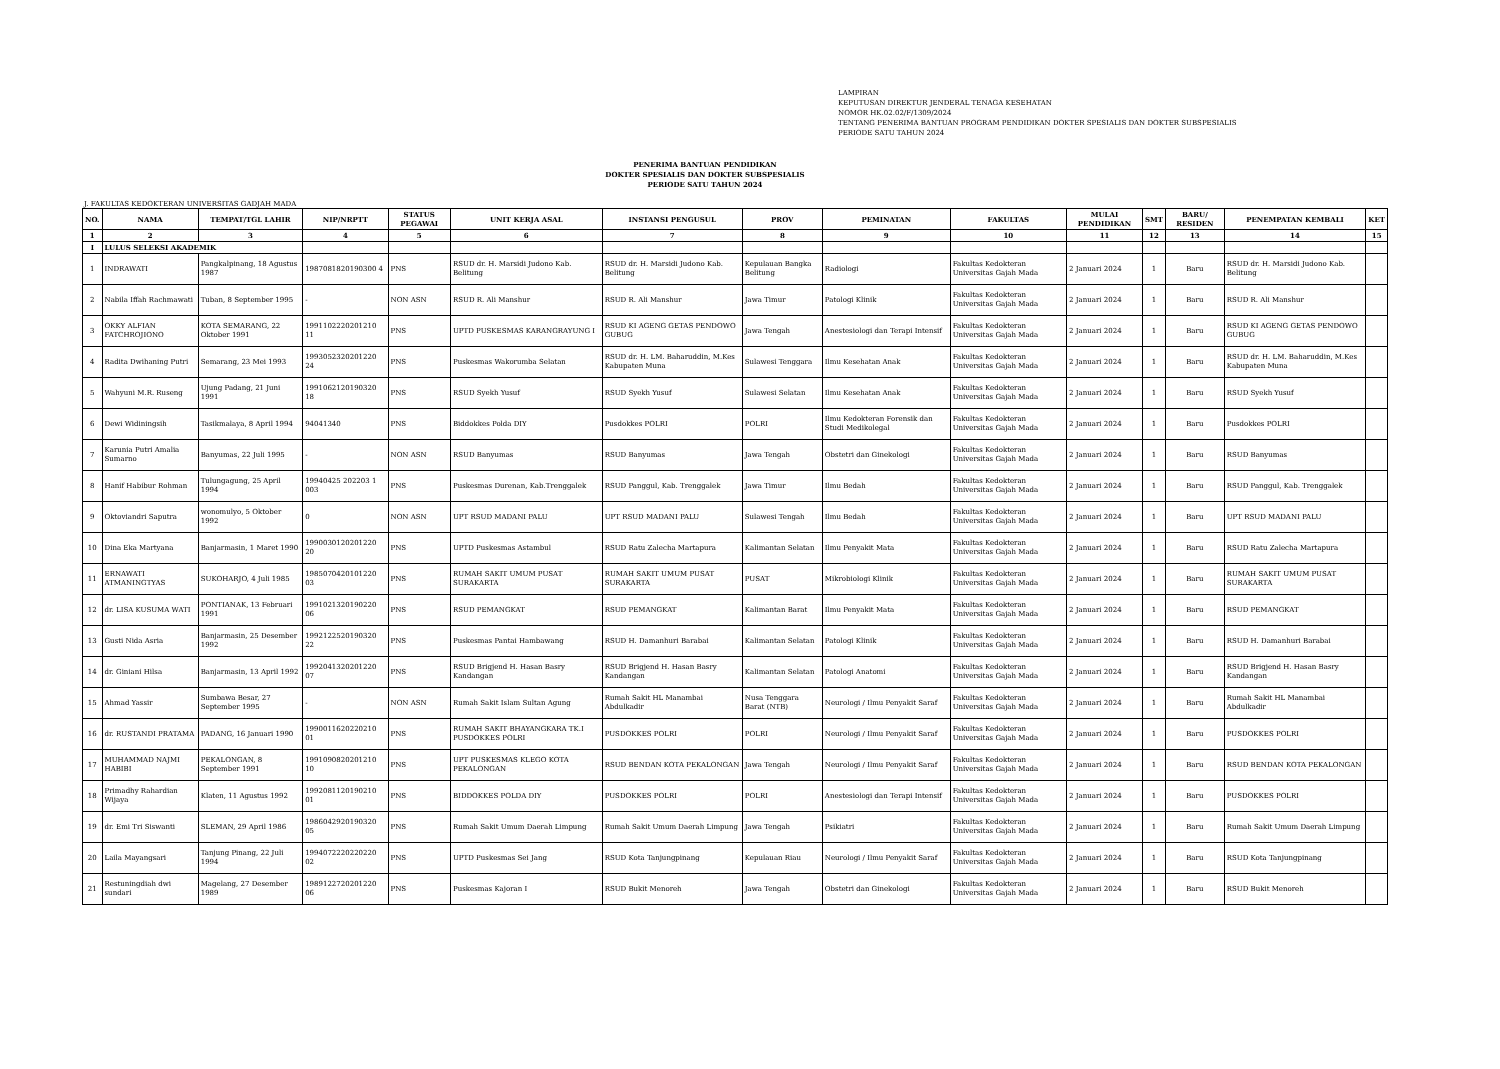LAMPIRAN
KEPUTUSAN DIREKTUR JENDERAL TENAGA KESEHATAN
NOMOR HK.02.02/F/1309/2024
TENTANG PENERIMA BANTUAN PROGRAM PENDIDIKAN DOKTER SPESIALIS DAN DOKTER SUBSPESIALIS
PERIODE SATU TAHUN 2024
PENERIMA BANTUAN PENDIDIKAN
DOKTER SPESIALIS DAN DOKTER SUBSPESIALIS
PERIODE SATU TAHUN 2024
J. FAKULTAS KEDOKTERAN UNIVERSITAS GADJAH MADA
| NO. | NAMA | TEMPAT/TGL LAHIR | NIP/NRPTT | STATUS PEGAWAI | UNIT KERJA ASAL | INSTANSI PENGUSUL | PROV | PEMINATAN | FAKULTAS | MULAI PENDIDIKAN | SMT | BARU/ RESIDEN | PENEMPATAN KEMBALI | KET |
| --- | --- | --- | --- | --- | --- | --- | --- | --- | --- | --- | --- | --- | --- | --- |
| 1 | 2 | 3 | 4 | 5 | 6 | 7 | 8 | 9 | 10 | 11 | 12 | 13 | 14 | 15 |
| I | LULUS SELEKSI AKADEMIK | | | | | | | | | | | | | |
| 1 | INDRAWATI | Pangkalpinang, 18 Agustus 1987 | 1987081820190300 4 | PNS | RSUD dr. H. Marsidi Judono Kab. Belitung | RSUD dr. H. Marsidi Judono Kab. Belitung | Kepulauan Bangka Belitung | Radiologi | Fakultas Kedokteran Universitas Gajah Mada | 2 Januari 2024 | 1 | Baru | RSUD dr. H. Marsidi Judono Kab. Belitung | |
| 2 | Nabila Iffah Rachmawati | Tuban, 8 September 1995 | - | NON ASN | RSUD R. Ali Manshur | RSUD R. Ali Manshur | Jawa Timur | Patologi Klinik | Fakultas Kedokteran Universitas Gajah Mada | 2 Januari 2024 | 1 | Baru | RSUD R. Ali Manshur | |
| 3 | OKKY ALFIAN FATCHROJIONO | KOTA SEMARANG, 22 Oktober 1991 | 1991102220201210 11 | PNS | UPTD PUSKESMAS KARANGRAYUNG I | RSUD KI AGENG GETAS PENDOWO GUBUG | Jawa Tengah | Anestesiologi dan Terapi Intensif | Fakultas Kedokteran Universitas Gajah Mada | 2 Januari 2024 | 1 | Baru | RSUD KI AGENG GETAS PENDOWO GUBUG | |
| 4 | Radita Dwihaning Putri | Semarang, 23 Mei 1993 | 1993052320201220 24 | PNS | Puskesmas Wakorumba Selatan | RSUD dr. H. LM. Baharuddin, M.Kes Kabupaten Muna | Sulawesi Tenggara | Ilmu Kesehatan Anak | Fakultas Kedokteran Universitas Gajah Mada | 2 Januari 2024 | 1 | Baru | RSUD dr. H. LM. Baharuddin, M.Kes Kabupaten Muna | |
| 5 | Wahyuni M.R. Ruseng | Ujung Padang, 21 Juni 1991 | 1991062120190320 18 | PNS | RSUD Syekh Yusuf | RSUD Syekh Yusuf | Sulawesi Selatan | Ilmu Kesehatan Anak | Fakultas Kedokteran Universitas Gajah Mada | 2 Januari 2024 | 1 | Baru | RSUD Syekh Yusuf | |
| 6 | Dewi Widiningsih | Tasikmalaya, 8 April 1994 | 94041340 | PNS | Biddokkes Polda DIY | Pusdokkes POLRI | POLRI | Ilmu Kedokteran Forensik dan Studi Medikolegal | Fakultas Kedokteran Universitas Gajah Mada | 2 Januari 2024 | 1 | Baru | Pusdokkes POLRI | |
| 7 | Karunia Putri Amalia Sumarno | Banyumas, 22 Juli 1995 | - | NON ASN | RSUD Banyumas | RSUD Banyumas | Jawa Tengah | Obstetri dan Ginekologi | Fakultas Kedokteran Universitas Gajah Mada | 2 Januari 2024 | 1 | Baru | RSUD Banyumas | |
| 8 | Hanif Habibur Rohman | Tulungagung, 25 April 1994 | 19940425 202203 1 003 | PNS | Puskesmas Durenan, Kab.Trenggalek | RSUD Panggul, Kab. Trenggalek | Jawa Timur | Ilmu Bedah | Fakultas Kedokteran Universitas Gajah Mada | 2 Januari 2024 | 1 | Baru | RSUD Panggul, Kab. Trenggalek | |
| 9 | Oktoviandri Saputra | wonomulyo, 5 Oktober 1992 | 0 | NON ASN | UPT RSUD MADANI PALU | UPT RSUD MADANI PALU | Sulawesi Tengah | Ilmu Bedah | Fakultas Kedokteran Universitas Gajah Mada | 2 Januari 2024 | 1 | Baru | UPT RSUD MADANI PALU | |
| 10 | Dina Eka Martyana | Banjarmasin, 1 Maret 1990 | 1990030120201220 20 | PNS | UPTD Puskesmas Astambul | RSUD Ratu Zalecha Martapura | Kalimantan Selatan | Ilmu Penyakit Mata | Fakultas Kedokteran Universitas Gajah Mada | 2 Januari 2024 | 1 | Baru | RSUD Ratu Zalecha Martapura | |
| 11 | ERNAWATI ATMANINGTYAS | SUKOHARJO, 4 Juli 1985 | 1985070420101220 03 | PNS | RUMAH SAKIT UMUM PUSAT SURAKARTA | RUMAH SAKIT UMUM PUSAT SURAKARTA | PUSAT | Mikrobiologi Klinik | Fakultas Kedokteran Universitas Gajah Mada | 2 Januari 2024 | 1 | Baru | RUMAH SAKIT UMUM PUSAT SURAKARTA | |
| 12 | dr. LISA KUSUMA WATI | PONTIANAK, 13 Februari 1991 | 1991021320190220 06 | PNS | RSUD PEMANGKAT | RSUD PEMANGKAT | Kalimantan Barat | Ilmu Penyakit Mata | Fakultas Kedokteran Universitas Gajah Mada | 2 Januari 2024 | 1 | Baru | RSUD PEMANGKAT | |
| 13 | Gusti Nida Asria | Banjarmasin, 25 Desember 1992 | 1992122520190320 22 | PNS | Puskesmas Pantai Hambawang | RSUD H. Damanhuri Barabai | Kalimantan Selatan | Patologi Klinik | Fakultas Kedokteran Universitas Gajah Mada | 2 Januari 2024 | 1 | Baru | RSUD H. Damanhuri Barabai | |
| 14 | dr. Giniani Hilsa | Banjarmasin, 13 April 1992 | 1992041320201220 07 | PNS | RSUD Brigjend H. Hasan Basry Kandangan | RSUD Brigjend H. Hasan Basry Kandangan | Kalimantan Selatan | Patologi Anatomi | Fakultas Kedokteran Universitas Gajah Mada | 2 Januari 2024 | 1 | Baru | RSUD Brigjend H. Hasan Basry Kandangan | |
| 15 | Ahmad Yassir | Sumbawa Besar, 27 September 1995 | - | NON ASN | Rumah Sakit Islam Sultan Agung | Rumah Sakit HL Manambai Abdulkadir | Nusa Tenggara Barat (NTB) | Neurologi / Ilmu Penyakit Saraf | Fakultas Kedokteran Universitas Gajah Mada | 2 Januari 2024 | 1 | Baru | Rumah Sakit HL Manambai Abdulkadir | |
| 16 | dr. RUSTANDI PRATAMA | PADANG, 16 Januari 1990 | 1990011620220210 01 | PNS | RUMAH SAKIT BHAYANGKARA TK.I PUSDOKKES POLRI | PUSDOKKES POLRI | POLRI | Neurologi / Ilmu Penyakit Saraf | Fakultas Kedokteran Universitas Gajah Mada | 2 Januari 2024 | 1 | Baru | PUSDOKKES POLRI | |
| 17 | MUHAMMAD NAJMI HABIBI | PEKALONGAN, 8 September 1991 | 1991090820201210 10 | PNS | UPT PUSKESMAS KLEGO KOTA PEKALONGAN | RSUD BENDAN KOTA PEKALONGAN | Jawa Tengah | Neurologi / Ilmu Penyakit Saraf | Fakultas Kedokteran Universitas Gajah Mada | 2 Januari 2024 | 1 | Baru | RSUD BENDAN KOTA PEKALONGAN | |
| 18 | Primadhy Rahardian Wijaya | Klaten, 11 Agustus 1992 | 1992081120190210 01 | PNS | BIDDOKKES POLDA DIY | PUSDOKKES POLRI | POLRI | Anestesiologi dan Terapi Intensif | Fakultas Kedokteran Universitas Gajah Mada | 2 Januari 2024 | 1 | Baru | PUSDOKKES POLRI | |
| 19 | dr. Emi Tri Siswanti | SLEMAN, 29 April 1986 | 1986042920190320 05 | PNS | Rumah Sakit Umum Daerah Limpung | Rumah Sakit Umum Daerah Limpung | Jawa Tengah | Psikiatri | Fakultas Kedokteran Universitas Gajah Mada | 2 Januari 2024 | 1 | Baru | Rumah Sakit Umum Daerah Limpung | |
| 20 | Laila Mayangsari | Tanjung Pinang, 22 Juli 1994 | 1994072220220220 02 | PNS | UPTD Puskesmas Sei Jang | RSUD Kota Tanjungpinang | Kepulauan Riau | Neurologi / Ilmu Penyakit Saraf | Fakultas Kedokteran Universitas Gajah Mada | 2 Januari 2024 | 1 | Baru | RSUD Kota Tanjungpinang | |
| 21 | Restuningdiah dwi sundari | Magelang, 27 Desember 1989 | 1989122720201220 06 | PNS | Puskesmas Kajoran I | RSUD Bukit Menoreh | Jawa Tengah | Obstetri dan Ginekologi | Fakultas Kedokteran Universitas Gajah Mada | 2 Januari 2024 | 1 | Baru | RSUD Bukit Menoreh | |